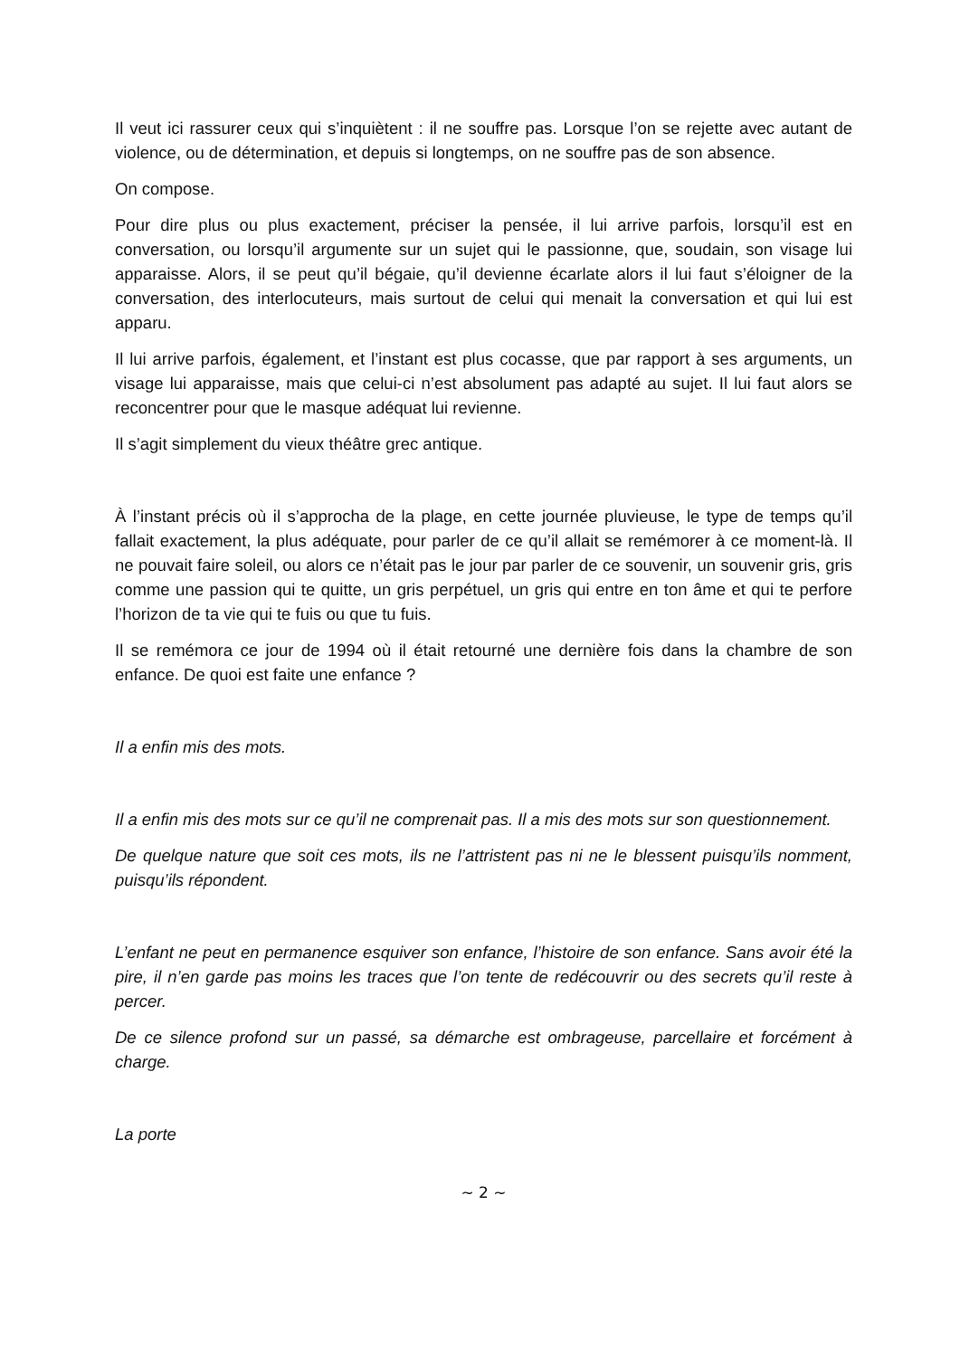Il veut ici rassurer ceux qui s’inquiètent : il ne souffre pas. Lorsque l’on se rejette avec autant de violence, ou de détermination, et depuis si longtemps, on ne souffre pas de son absence.
On compose.
Pour dire plus ou plus exactement, préciser la pensée, il lui arrive parfois, lorsqu’il est en conversation, ou lorsqu’il argumente sur un sujet qui le passionne, que, soudain, son visage lui apparaisse. Alors, il se peut qu’il bégaie, qu’il devienne écarlate alors il lui faut s’éloigner de la conversation, des interlocuteurs, mais surtout de celui qui menait la conversation et qui lui est apparu.
Il lui arrive parfois, également, et l’instant est plus cocasse, que par rapport à ses arguments, un visage lui apparaisse, mais que celui-ci n’est absolument pas adapté au sujet. Il lui faut alors se reconcentrer pour que le masque adéquat lui revienne.
Il s’agit simplement du vieux théâtre grec antique.
À l’instant précis où il s’approcha de la plage, en cette journée pluvieuse, le type de temps qu’il fallait exactement, la plus adéquate, pour parler de ce qu’il allait se remémorer à ce moment-là. Il ne pouvait faire soleil, ou alors ce n’était pas le jour par parler de ce souvenir, un souvenir gris, gris comme une passion qui te quitte, un gris perpétuel, un gris qui entre en ton âme et qui te perfore l’horizon de ta vie qui te fuis ou que tu fuis.
Il se remémora ce jour de 1994 où il était retourné une dernière fois dans la chambre de son enfance. De quoi est faite une enfance ?
Il a enfin mis des mots.
Il a enfin mis des mots sur ce qu’il ne comprenait pas. Il a mis des mots sur son questionnement.
De quelque nature que soit ces mots, ils ne l’attristent pas ni ne le blessent puisqu’ils nomment, puisqu’ils répondent.
L’enfant ne peut en permanence esquiver son enfance, l’histoire de son enfance. Sans avoir été la pire, il n’en garde pas moins les traces que l’on tente de redécouvrir ou des secrets qu’il reste à percer.
De ce silence profond sur un passé, sa démarche est ombrageuse, parcellaire et forcément à charge.
La porte
~ 2 ~